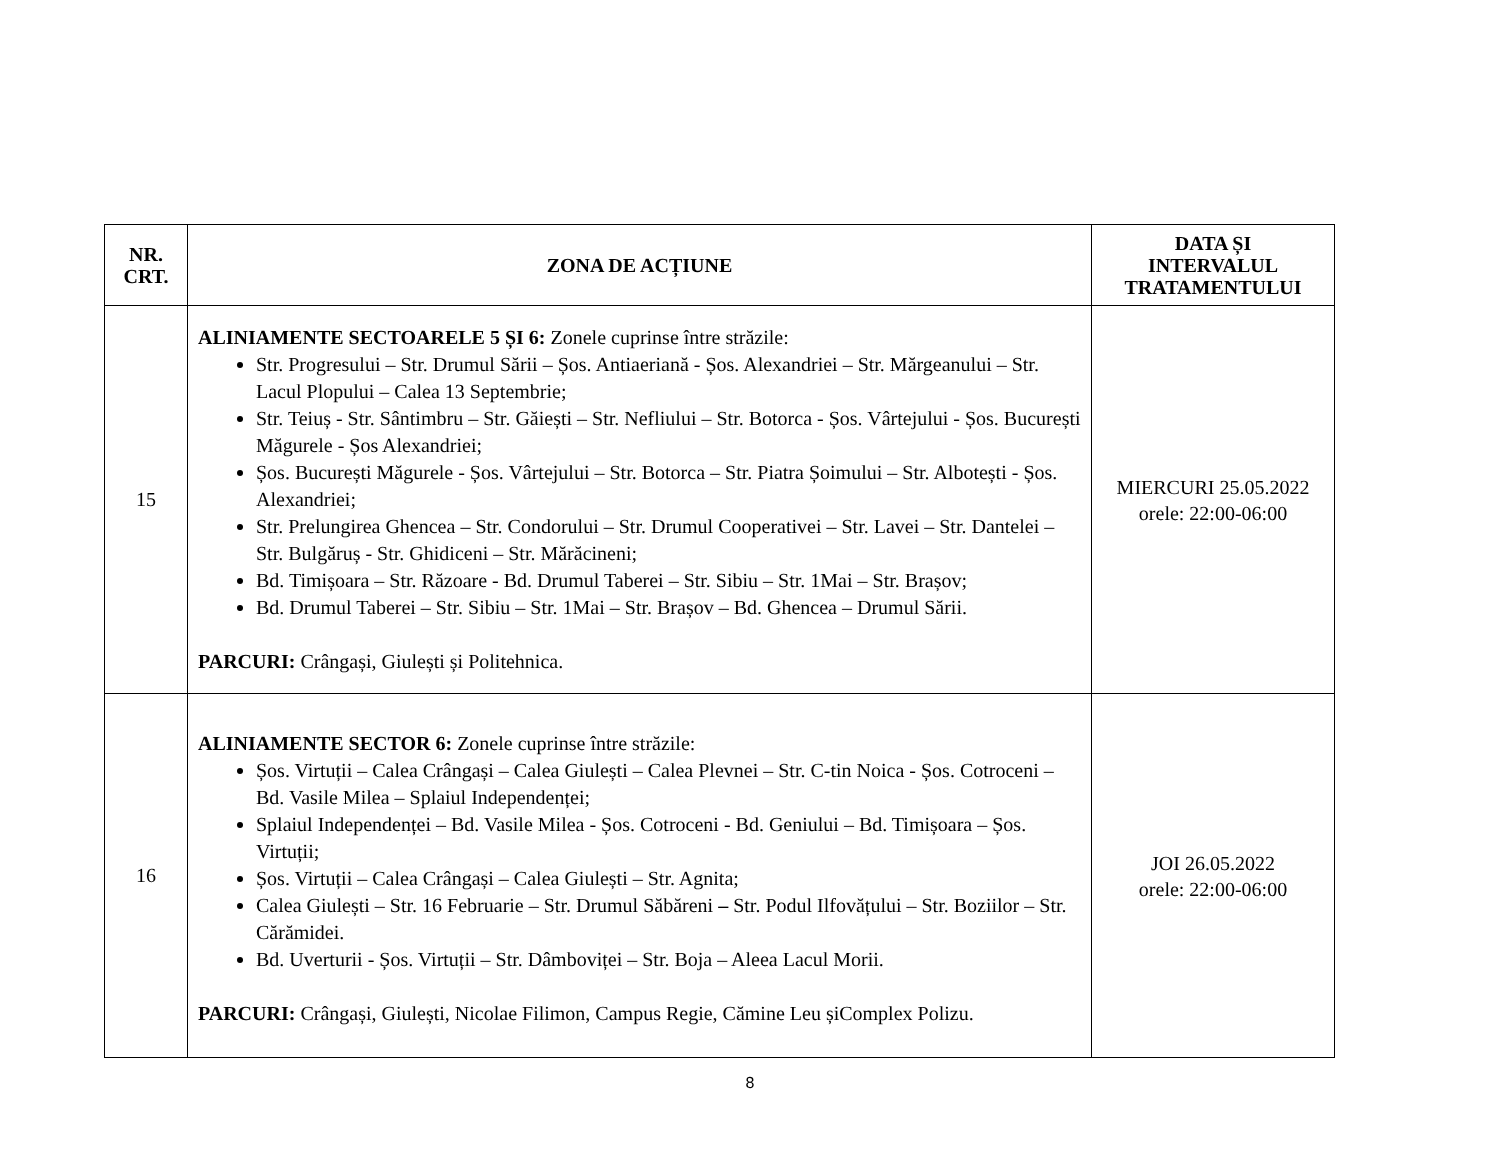| NR. CRT. | ZONA DE ACȚIUNE | DATA ȘI INTERVALUL TRATAMENTULUI |
| --- | --- | --- |
| 15 | ALINIAMENTE SECTOARELE 5 ȘI 6: Zonele cuprinse între străzile: Str. Progresului – Str. Drumul Sării – Șos. Antiaeriană - Șos. Alexandriei – Str. Mărgeanului – Str. Lacul Plopului – Calea 13 Septembrie; Str. Teiuș - Str. Sântimbru – Str. Găiești – Str. Nefliului – Str. Botorca - Șos. Vârtejului - Șos. București Măgurele - Șos Alexandriei; Șos. București Măgurele - Șos. Vârtejului – Str. Botorca – Str. Piatra Șoimului – Str. Albotești - Șos. Alexandriei; Str. Prelungirea Ghencea – Str. Condorului – Str. Drumul Cooperativei – Str. Lavei – Str. Dantelei – Str. Bulgăruș - Str. Ghidiceni – Str. Mărăcineni; Bd. Timișoara – Str. Răzoare - Bd. Drumul Taberei – Str. Sibiu – Str. 1Mai – Str. Brașov; Bd. Drumul Taberei – Str. Sibiu – Str. 1Mai – Str. Brașov – Bd. Ghencea – Drumul Sării. PARCURI: Crângași, Giulești și Politehnica. | MIERCURI 25.05.2022 orele: 22:00-06:00 |
| 16 | ALINIAMENTE SECTOR 6: Zonele cuprinse între străzile: Șos. Virtuții – Calea Crângași – Calea Giulești – Calea Plevnei – Str. C-tin Noica - Șos. Cotroceni – Bd. Vasile Milea – Splaiul Independenței; Splaiul Independenței – Bd. Vasile Milea - Șos. Cotroceni - Bd. Geniului – Bd. Timișoara – Șos. Virtuții; Șos. Virtuții – Calea Crângași – Calea Giulești – Str. Agnita; Calea Giulești – Str. 16 Februarie – Str. Drumul Săbăreni – Str. Podul Ilfovățului – Str. Boziilor – Str. Cărămidei. Bd. Uverturii - Șos. Virtuții – Str. Dâmboviței – Str. Boja – Aleea Lacul Morii. PARCURI: Crângași, Giulești, Nicolae Filimon, Campus Regie, Cămine Leu șiComplex Polizu. | JOI 26.05.2022 orele: 22:00-06:00 |
8